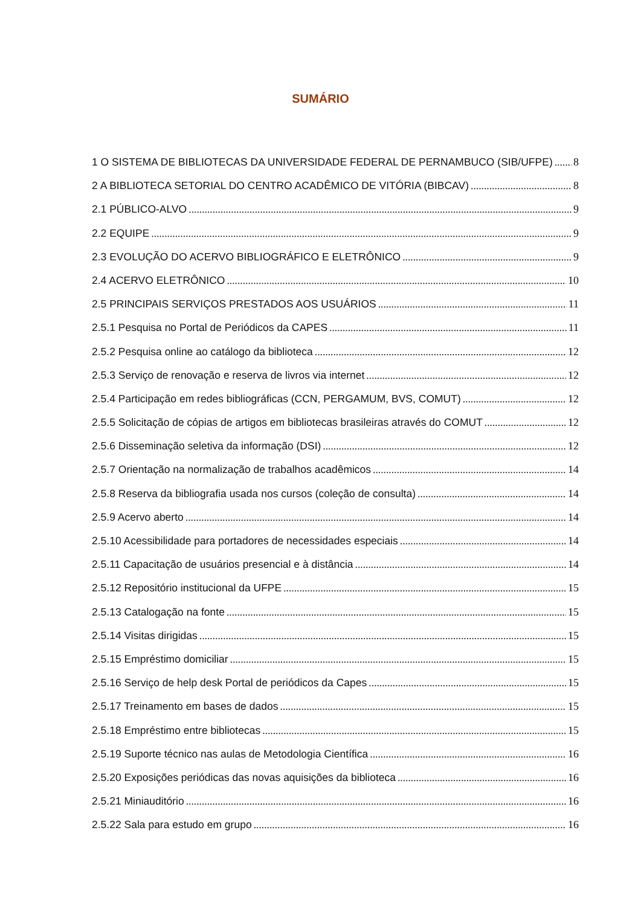SUMÁRIO
1 O SISTEMA DE BIBLIOTECAS DA UNIVERSIDADE FEDERAL DE PERNAMBUCO (SIB/UFPE) 8
2 A BIBLIOTECA SETORIAL DO CENTRO ACADÊMICO DE VITÓRIA (BIBCAV) 8
2.1 PÚBLICO-ALVO 9
2.2 EQUIPE 9
2.3 EVOLUÇÃO DO ACERVO BIBLIOGRÁFICO E ELETRÔNICO 9
2.4 ACERVO ELETRÔNICO 10
2.5 PRINCIPAIS SERVIÇOS PRESTADOS AOS USUÁRIOS 11
2.5.1 Pesquisa no Portal de Periódicos da CAPES 11
2.5.2 Pesquisa online ao catálogo da biblioteca 12
2.5.3 Serviço de renovação e reserva de livros via internet 12
2.5.4 Participação em redes bibliográficas (CCN, PERGAMUM, BVS, COMUT) 12
2.5.5 Solicitação de cópias de artigos em bibliotecas brasileiras através do COMUT 12
2.5.6 Disseminação seletiva da informação (DSI) 12
2.5.7 Orientação na normalização de trabalhos acadêmicos 14
2.5.8 Reserva da bibliografia usada nos cursos (coleção de consulta) 14
2.5.9 Acervo aberto 14
2.5.10 Acessibilidade para portadores de necessidades especiais 14
2.5.11 Capacitação de usuários presencial e à distância 14
2.5.12 Repositório institucional da UFPE 15
2.5.13 Catalogação na fonte 15
2.5.14 Visitas dirigidas 15
2.5.15 Empréstimo domiciliar 15
2.5.16 Serviço de help desk Portal de periódicos da Capes 15
2.5.17 Treinamento em bases de dados 15
2.5.18 Empréstimo entre bibliotecas 15
2.5.19 Suporte técnico nas aulas de Metodologia Científica 16
2.5.20 Exposições periódicas das novas aquisições da biblioteca 16
2.5.21 Miniauditório 16
2.5.22 Sala para estudo em grupo 16